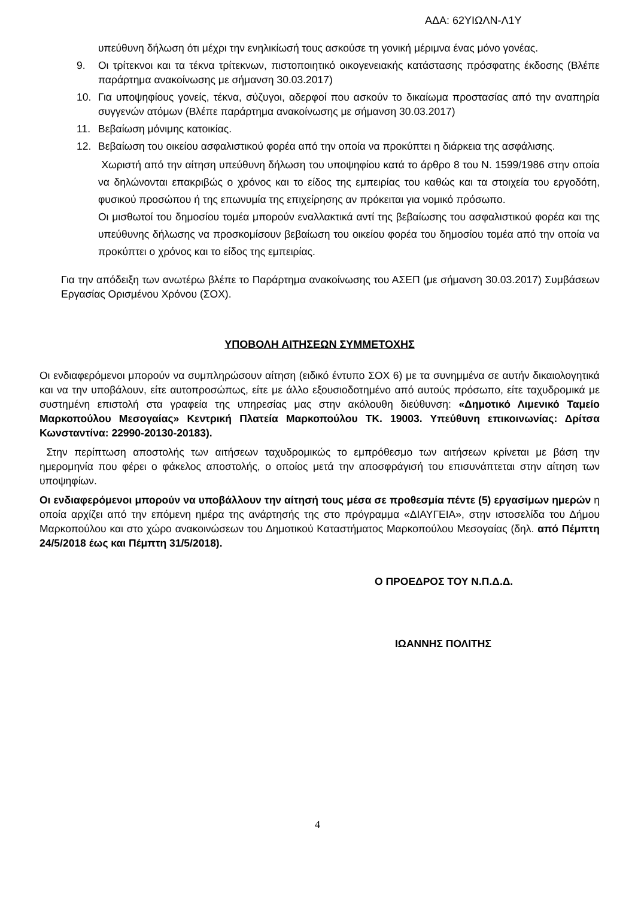ΑΔΑ: 62ΥΙΩΛΝ-Λ1Υ
υπεύθυνη δήλωση ότι μέχρι την ενηλικίωσή τους ασκούσε τη γονική μέριμνα ένας μόνο γονέας.
9. Οι τρίτεκνοι και τα τέκνα τρίτεκνων, πιστοποιητικό οικογενειακής κατάστασης πρόσφατης έκδοσης (Βλέπε παράρτημα ανακοίνωσης με σήμανση 30.03.2017)
10. Για υποψηφίους γονείς, τέκνα, σύζυγοι, αδερφοί που ασκούν το δικαίωμα προστασίας από την αναπηρία συγγενών ατόμων (Βλέπε παράρτημα ανακοίνωσης με σήμανση 30.03.2017)
11. Βεβαίωση μόνιμης κατοικίας.
12. Βεβαίωση του οικείου ασφαλιστικού φορέα από την οποία να προκύπτει η διάρκεια της ασφάλισης.
Χωριστή από την αίτηση υπεύθυνη δήλωση του υποψηφίου κατά το άρθρο 8 του Ν. 1599/1986 στην οποία να δηλώνονται επακριβώς ο χρόνος και το είδος της εμπειρίας του καθώς και τα στοιχεία του εργοδότη, φυσικού προσώπου ή της επωνυμία της επιχείρησης αν πρόκειται για νομικό πρόσωπο.
Οι μισθωτοί του δημοσίου τομέα μπορούν εναλλακτικά αντί της βεβαίωσης του ασφαλιστικού φορέα και της υπεύθυνης δήλωσης να προσκομίσουν βεβαίωση του οικείου φορέα του δημοσίου τομέα από την οποία να προκύπτει ο χρόνος και το είδος της εμπειρίας.
Για την απόδειξη των ανωτέρω βλέπε το Παράρτημα ανακοίνωσης του ΑΣΕΠ (με σήμανση 30.03.2017) Συμβάσεων Εργασίας Ορισμένου Χρόνου (ΣΟΧ).
ΥΠΟΒΟΛΗ ΑΙΤΗΣΕΩΝ ΣΥΜΜΕΤΟΧΗΣ
Οι ενδιαφερόμενοι μπορούν να συμπληρώσουν αίτηση (ειδικό έντυπο ΣΟΧ 6) με τα συνημμένα σε αυτήν δικαιολογητικά και να την υποβάλουν, είτε αυτοπροσώπως, είτε με άλλο εξουσιοδοτημένο από αυτούς πρόσωπο, είτε ταχυδρομικά με συστημένη επιστολή στα γραφεία της υπηρεσίας μας στην ακόλουθη διεύθυνση: «Δημοτικό Λιμενικό Ταμείο Μαρκοπούλου Μεσογαίας» Κεντρική Πλατεία Μαρκοπούλου ΤΚ. 19003. Υπεύθυνη επικοινωνίας: Δρίτσα Κωνσταντίνα: 22990-20130-20183).
Στην περίπτωση αποστολής των αιτήσεων ταχυδρομικώς το εμπρόθεσμο των αιτήσεων κρίνεται με βάση την ημερομηνία που φέρει ο φάκελος αποστολής, ο οποίος μετά την αποσφράγισή του επισυνάπτεται στην αίτηση των υποψηφίων.
Οι ενδιαφερόμενοι μπορούν να υποβάλλουν την αίτησή τους μέσα σε προθεσμία πέντε (5) εργασίμων ημερών η οποία αρχίζει από την επόμενη ημέρα της ανάρτησής της στο πρόγραμμα «ΔΙΑΥΓΕΙΑ», στην ιστοσελίδα του Δήμου Μαρκοπούλου και στο χώρο ανακοινώσεων του Δημοτικού Καταστήματος Μαρκοπούλου Μεσογαίας (δηλ. από Πέμπτη 24/5/2018 έως και Πέμπτη 31/5/2018).
Ο ΠΡΟΕΔΡΟΣ ΤΟΥ Ν.Π.Δ.Δ.
ΙΩΑΝΝΗΣ ΠΟΛΙΤΗΣ
4